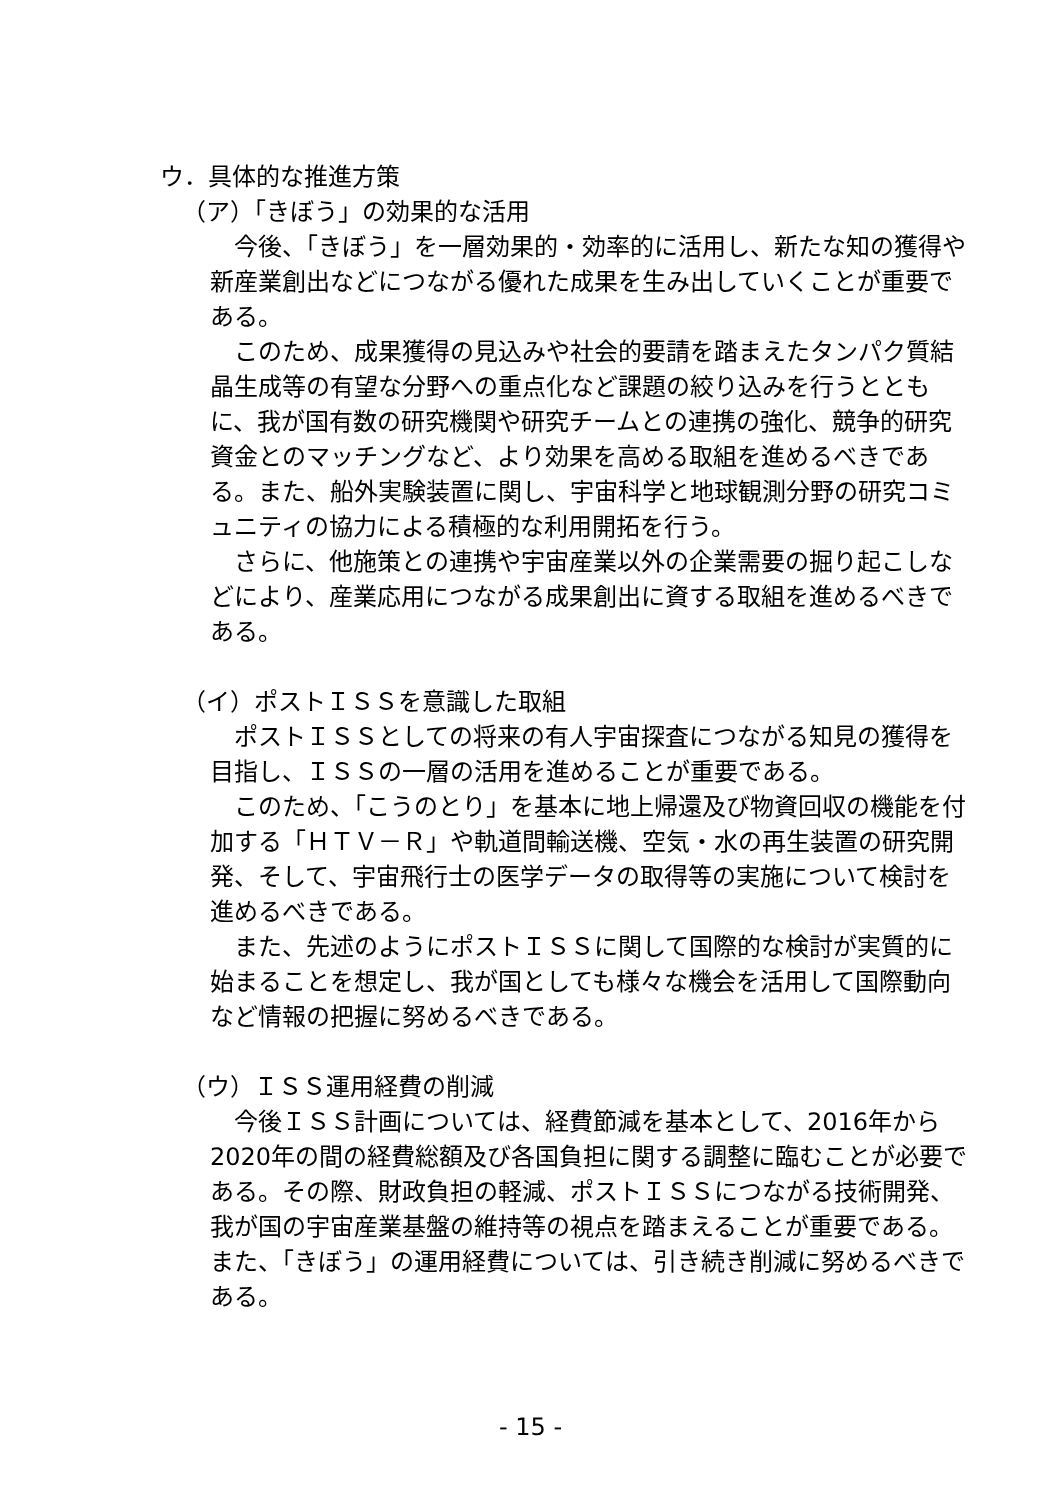ウ．具体的な推進方策
（ア）「きぼう」の効果的な活用
今後、「きぼう」を一層効果的・効率的に活用し、新たな知の獲得や新産業創出などにつながる優れた成果を生み出していくことが重要である。
このため、成果獲得の見込みや社会的要請を踏まえたタンパク質結晶生成等の有望な分野への重点化など課題の絞り込みを行うとともに、我が国有数の研究機関や研究チームとの連携の強化、競争的研究資金とのマッチングなど、より効果を高める取組を進めるべきである。また、船外実験装置に関し、宇宙科学と地球観測分野の研究コミュニティの協力による積極的な利用開拓を行う。
さらに、他施策との連携や宇宙産業以外の企業需要の掘り起こしなどにより、産業応用につながる成果創出に資する取組を進めるべきである。
（イ）ポストＩＳＳを意識した取組
ポストＩＳＳとしての将来の有人宇宙探査につながる知見の獲得を目指し、ＩＳＳの一層の活用を進めることが重要である。
このため、「こうのとり」を基本に地上帰還及び物資回収の機能を付加する「ＨＴＶ－Ｒ」や軌道間輸送機、空気・水の再生装置の研究開発、そして、宇宙飛行士の医学データの取得等の実施について検討を進めるべきである。
また、先述のようにポストＩＳＳに関して国際的な検討が実質的に始まることを想定し、我が国としても様々な機会を活用して国際動向など情報の把握に努めるべきである。
（ウ）ＩＳＳ運用経費の削減
今後ＩＳＳ計画については、経費節減を基本として、2016年から2020年の間の経費総額及び各国負担に関する調整に臨むことが必要である。その際、財政負担の軽減、ポストＩＳＳにつながる技術開発、我が国の宇宙産業基盤の維持等の視点を踏まえることが重要である。また、「きぼう」の運用経費については、引き続き削減に努めるべきである。
- 15 -